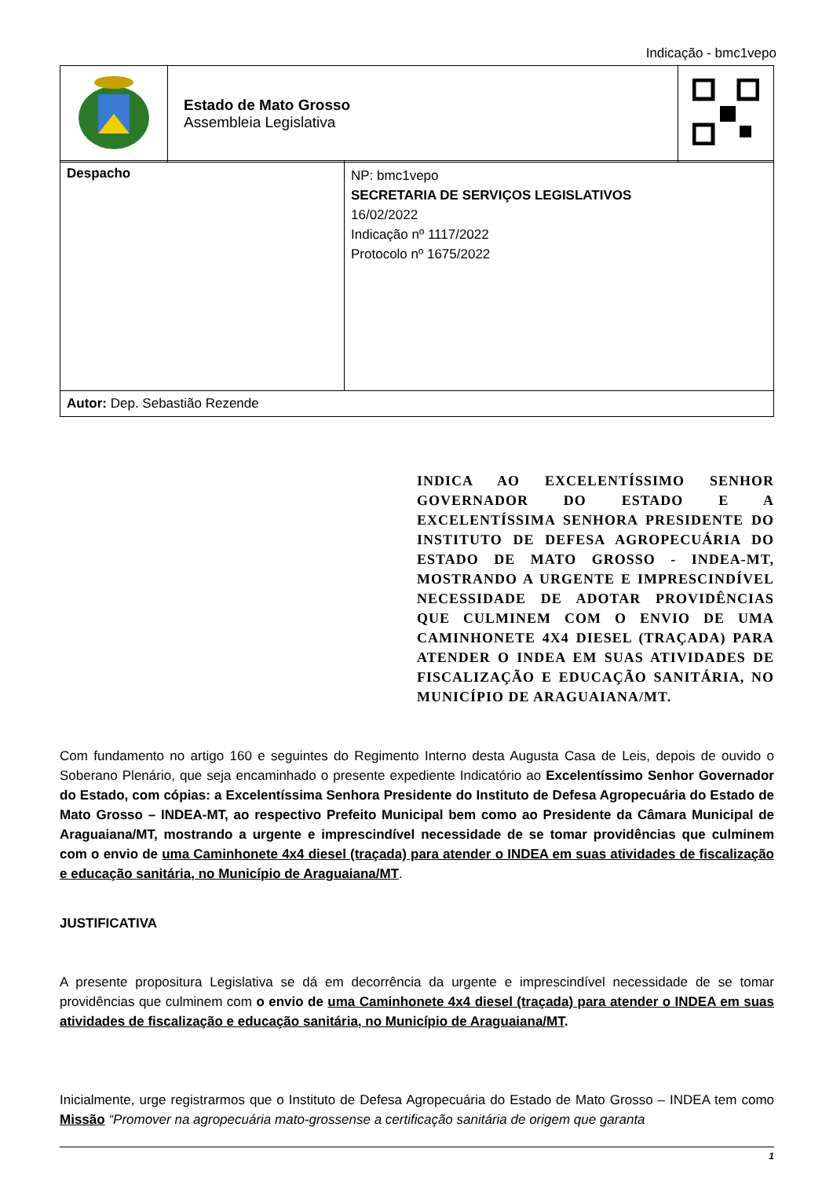Indicação - bmc1vepo
| | Estado de Mato Grosso Assembleia Legislativa | |
| Despacho | NP: bmc1vepo SECRETARIA DE SERVIÇOS LEGISLATIVOS 16/02/2022 Indicação nº 1117/2022 Protocolo nº 1675/2022 |
| Autor: Dep. Sebastião Rezende | |
INDICA AO EXCELENTÍSSIMO SENHOR GOVERNADOR DO ESTADO E A EXCELENTÍSSIMA SENHORA PRESIDENTE DO INSTITUTO DE DEFESA AGROPECUÁRIA DO ESTADO DE MATO GROSSO - INDEA-MT, MOSTRANDO A URGENTE E IMPRESCINDÍVEL NECESSIDADE DE ADOTAR PROVIDÊNCIAS QUE CULMINEM COM O ENVIO DE UMA CAMINHONETE 4X4 DIESEL (TRAÇADA) PARA ATENDER O INDEA EM SUAS ATIVIDADES DE FISCALIZAÇÃO E EDUCAÇÃO SANITÁRIA, NO MUNICÍPIO DE ARAGUAIANA/MT.
Com fundamento no artigo 160 e seguintes do Regimento Interno desta Augusta Casa de Leis, depois de ouvido o Soberano Plenário, que seja encaminhado o presente expediente Indicatório ao Excelentíssimo Senhor Governador do Estado, com cópias: a Excelentíssima Senhora Presidente do Instituto de Defesa Agropecuária do Estado de Mato Grosso – INDEA-MT, ao respectivo Prefeito Municipal bem como ao Presidente da Câmara Municipal de Araguaiana/MT, mostrando a urgente e imprescindível necessidade de se tomar providências que culminem com o envio de uma Caminhonete 4x4 diesel (traçada) para atender o INDEA em suas atividades de fiscalização e educação sanitária, no Município de Araguaiana/MT.
JUSTIFICATIVA
A presente propositura Legislativa se dá em decorrência da urgente e imprescindível necessidade de se tomar providências que culminem com o envio de uma Caminhonete 4x4 diesel (traçada) para atender o INDEA em suas atividades de fiscalização e educação sanitária, no Município de Araguaiana/MT.
Inicialmente, urge registrarmos que o Instituto de Defesa Agropecuária do Estado de Mato Grosso – INDEA tem como Missão “Promover na agropecuária mato-grossense a certificação sanitária de origem que garanta
1